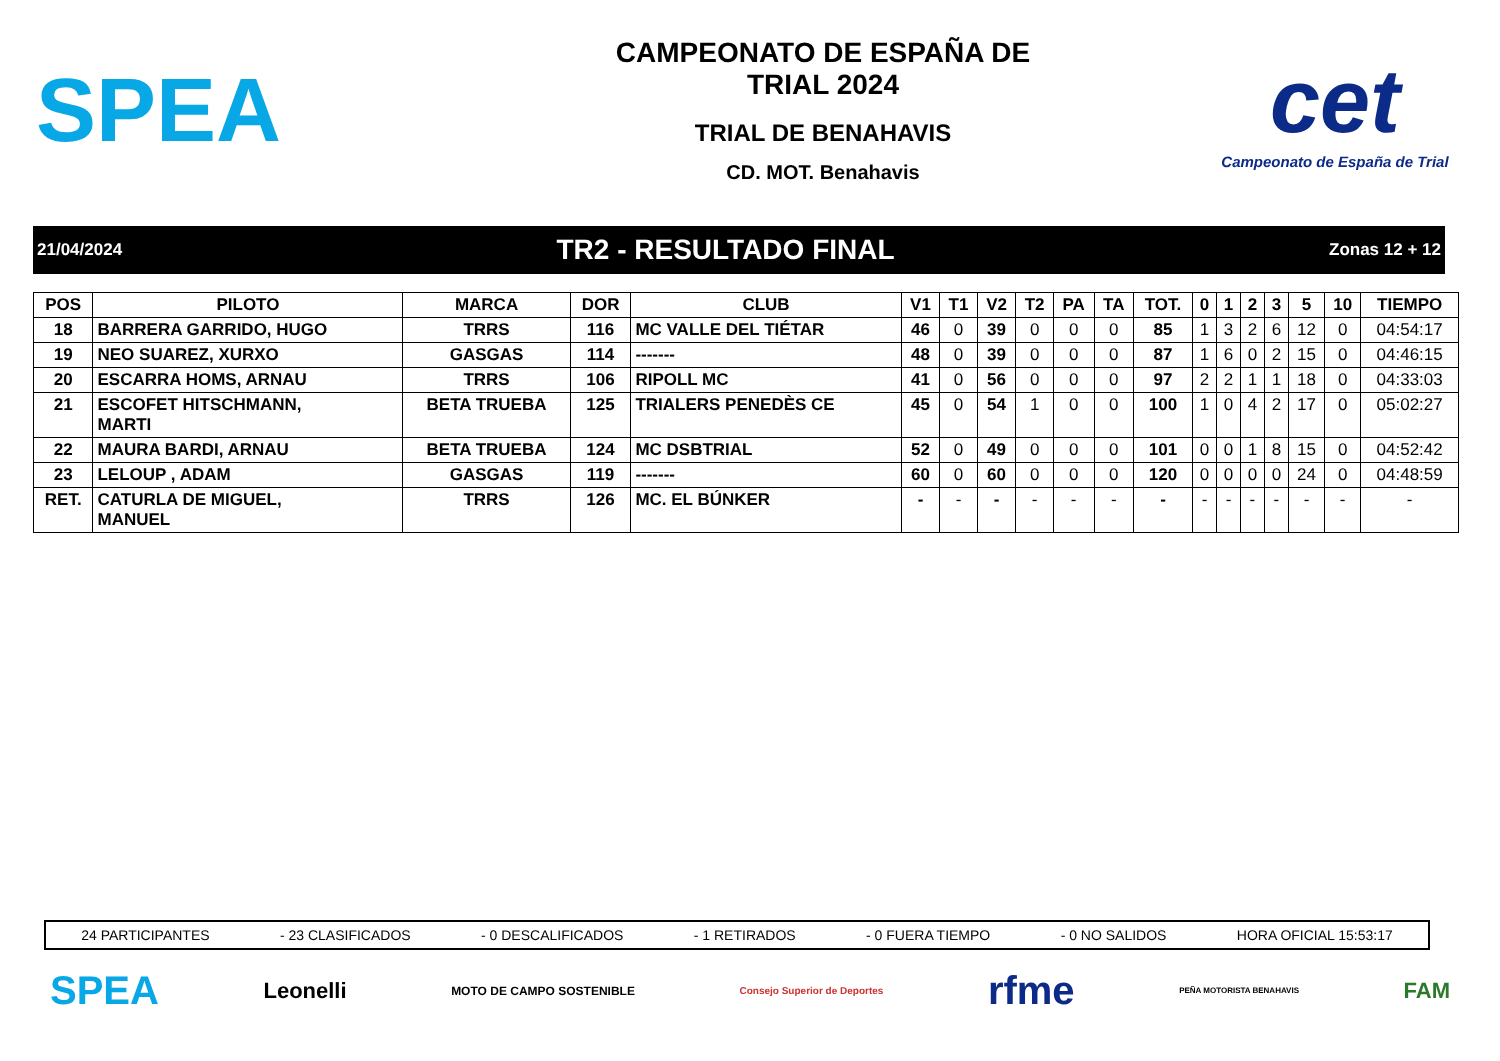SPEA
CAMPEONATO DE ESPAÑA DE
TRIAL 2024
TRIAL DE BENAHAVIS
CD. MOT. Benahavis
cet
Campeonato de España de Trial
21/04/2024 TR2 - RESULTADO FINAL Zonas 12 + 12
| POS | PILOTO | MARCA | DOR | CLUB | V1 | T1 | V2 | T2 | PA | TA | TOT. | 0 | 1 | 2 | 3 | 5 | 10 | TIEMPO |
| --- | --- | --- | --- | --- | --- | --- | --- | --- | --- | --- | --- | --- | --- | --- | --- | --- | --- | --- |
| 18 | BARRERA GARRIDO, HUGO | TRRS | 116 | MC VALLE DEL TIÉTAR | 46 | 0 | 39 | 0 | 0 | 0 | 85 | 1 | 3 | 2 | 6 | 12 | 0 | 04:54:17 |
| 19 | NEO SUAREZ, XURXO | GASGAS | 114 | ------- | 48 | 0 | 39 | 0 | 0 | 0 | 87 | 1 | 6 | 0 | 2 | 15 | 0 | 04:46:15 |
| 20 | ESCARRA HOMS, ARNAU | TRRS | 106 | RIPOLL MC | 41 | 0 | 56 | 0 | 0 | 0 | 97 | 2 | 2 | 1 | 1 | 18 | 0 | 04:33:03 |
| 21 | ESCOFET HITSCHMANN, MARTI | BETA TRUEBA | 125 | TRIALERS PENEDÈS CE | 45 | 0 | 54 | 1 | 0 | 0 | 100 | 1 | 0 | 4 | 2 | 17 | 0 | 05:02:27 |
| 22 | MAURA BARDI, ARNAU | BETA TRUEBA | 124 | MC DSBTRIAL | 52 | 0 | 49 | 0 | 0 | 0 | 101 | 0 | 0 | 1 | 8 | 15 | 0 | 04:52:42 |
| 23 | LELOUP , ADAM | GASGAS | 119 | ------- | 60 | 0 | 60 | 0 | 0 | 0 | 120 | 0 | 0 | 0 | 0 | 24 | 0 | 04:48:59 |
| RET. | CATURLA DE MIGUEL, MANUEL | TRRS | 126 | MC. EL BÚNKER | - | - | - | - | - | - | - | - | - | - | - | - | - | - |
24 PARTICIPANTES - 23 CLASIFICADOS - 0 DESCALIFICADOS - 1 RETIRADOS - 0 FUERA TIEMPO - 0 NO SALIDOS HORA OFICIAL 15:53:17
SPEA Leonelli MOTO DE CAMPO SOSTENIBLE Consejo Superior de Deportes rfme PEÑA MOTORISTA BENAHAVIS FAM